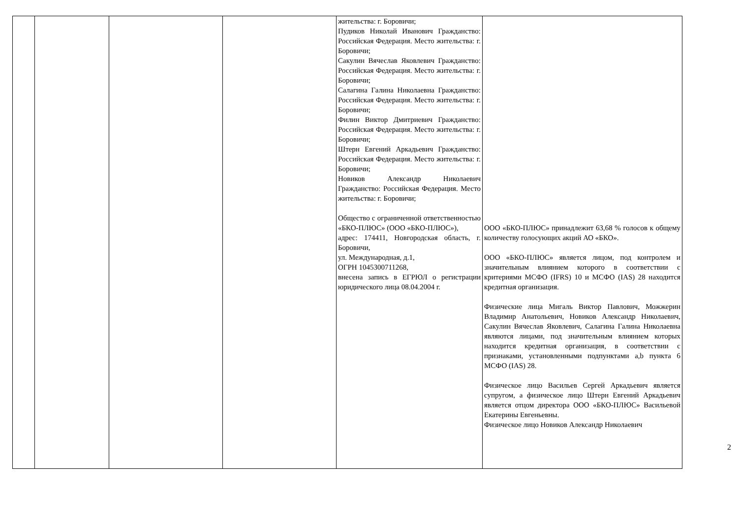| | | | | жительства: г. Боровичи; Пудиков Николай Иванович Гражданство: Российская Федерация. Место жительства: г. Боровичи; Сакулин Вячеслав Яковлевич Гражданство: Российская Федерация. Место жительства: г. Боровичи; Салагина Галина Николаевна Гражданство: Российская Федерация. Место жительства: г. Боровичи; Филин Виктор Дмитриевич Гражданство: Российская Федерация. Место жительства: г. Боровичи; Штерн Евгений Аркадьевич Гражданство: Российская Федерация. Место жительства: г. Боровичи; Новиков Александр Николаевич Гражданство: Российская Федерация. Место жительства: г. Боровичи; Общество с ограниченной ответственностью «БКО-ПЛЮС» (ООО «БКО-ПЛЮС»), адрес: 174411, Новгородская область, г. Боровичи, ул. Международная, д.1, ОГРН 1045300711268, внесена запись в ЕГРЮЛ о регистрации юридического лица 08.04.2004 г. | ООО «БКО-ПЛЮС» принадлежит 63,68 % голосов к общему количеству голосующих акций АО «БКО». ООО «БКО-ПЛЮС» является лицом, под контролем и значительным влиянием которого в соответствии с критериями МСФО (IFRS) 10 и МСФО (IAS) 28 находится кредитная организация. Физические лица Мигаль Виктор Павлович, Можжерин Владимир Анатольевич, Новиков Александр Николаевич, Сакулин Вячеслав Яковлевич, Салагина Галина Николаевна являются лицами, под значительным влиянием которых находится кредитная организация, в соответствии с признаками, установленными подпунктами a,b пункта 6 МСФО (IAS) 28. Физическое лицо Васильев Сергей Аркадьевич является супругом, а физическое лицо Штерн Евгений Аркадьевич является отцом директора ООО «БКО-ПЛЮС» Васильевой Екатерины Евгеньевны. Физическое лицо Новиков Александр Николаевич |
2